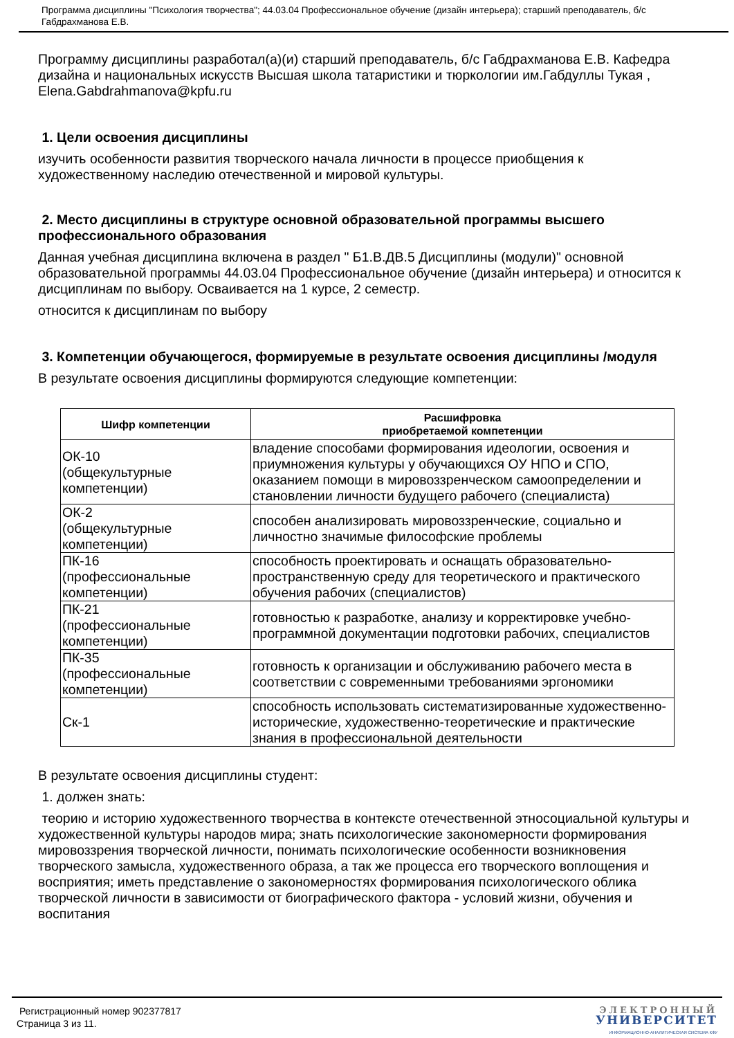Программа дисциплины "Психология творчества"; 44.03.04 Профессиональное обучение (дизайн интерьера); старший преподаватель, б/с Габдрахманова Е.В.
Программу дисциплины разработал(а)(и) старший преподаватель, б/с Габдрахманова Е.В. Кафедра дизайна и национальных искусств Высшая школа татаристики и тюркологии им.Габдуллы Тукая , Elena.Gabdrahmanova@kpfu.ru
1. Цели освоения дисциплины
изучить особенности развития творческого начала личности в процессе приобщения к художественному наследию отечественной и мировой культуры.
2. Место дисциплины в структуре основной образовательной программы высшего профессионального образования
Данная учебная дисциплина включена в раздел " Б1.В.ДВ.5 Дисциплины (модули)" основной образовательной программы 44.03.04 Профессиональное обучение (дизайн интерьера) и относится к дисциплинам по выбору. Осваивается на 1 курсе, 2 семестр.
относится к дисциплинам по выбору
3. Компетенции обучающегося, формируемые в результате освоения дисциплины /модуля
В результате освоения дисциплины формируются следующие компетенции:
| Шифр компетенции | Расшифровка приобретаемой компетенции |
| --- | --- |
| ОК-10 (общекультурные компетенции) | владение способами формирования идеологии, освоения и приумножения культуры у обучающихся ОУ НПО и СПО, оказанием помощи в мировоззренческом самоопределении и становлении личности будущего рабочего (специалиста) |
| ОК-2 (общекультурные компетенции) | способен анализировать мировоззренческие, социально и личностно значимые философские проблемы |
| ПК-16 (профессиональные компетенции) | способность проектировать и оснащать образовательно-пространственную среду для теоретического и практического обучения рабочих (специалистов) |
| ПК-21 (профессиональные компетенции) | готовностью к разработке, анализу и корректировке учебно-программной документации подготовки рабочих, специалистов |
| ПК-35 (профессиональные компетенции) | готовность к организации и обслуживанию рабочего места в соответствии с современными требованиями эргономики |
| Ск-1 | способность использовать систематизированные художественно-исторические, художественно-теоретические и практические знания в профессиональной деятельности |
В результате освоения дисциплины студент:
1. должен знать:
теорию и историю художественного творчества в контексте отечественной этносоциальной культуры и художественной культуры народов мира; знать психологические закономерности формирования мировоззрения творческой личности, понимать психологические особенности возникновения творческого замысла, художественного образа, а так же процесса его творческого воплощения и восприятия; иметь представление о закономерностях формирования психологического облика творческой личности в зависимости от биографического фактора - условий жизни, обучения и воспитания
Регистрационный номер 902377817
Страница 3 из 11.
ЭЛЕКТРОННЫЙ
УНИВЕРСИТЕТ
ИНФОРМАЦИОННО-АНАЛИТИЧЕСКАЯ СИСТЕМА КФУ